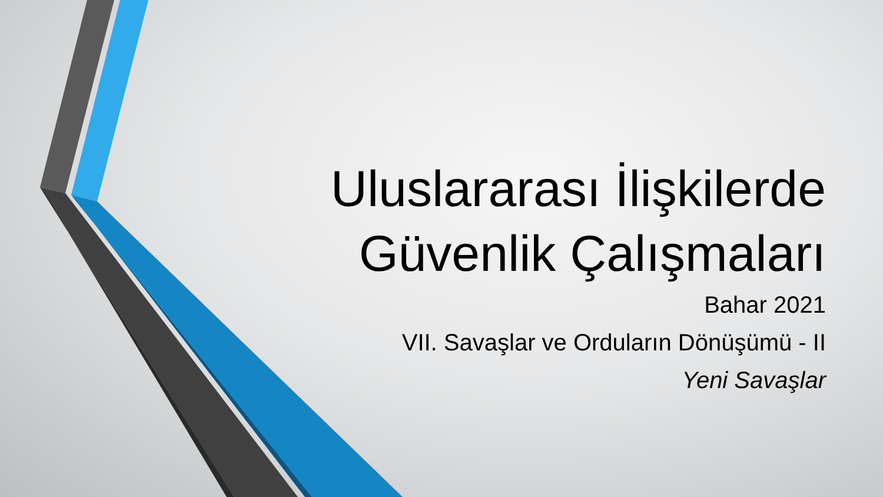Uluslararası İlişkilerde
Güvenlik Çalışmaları
Bahar 2021
VII. Savaşlar ve Orduların Dönüşümü - II
Yeni Savaşlar